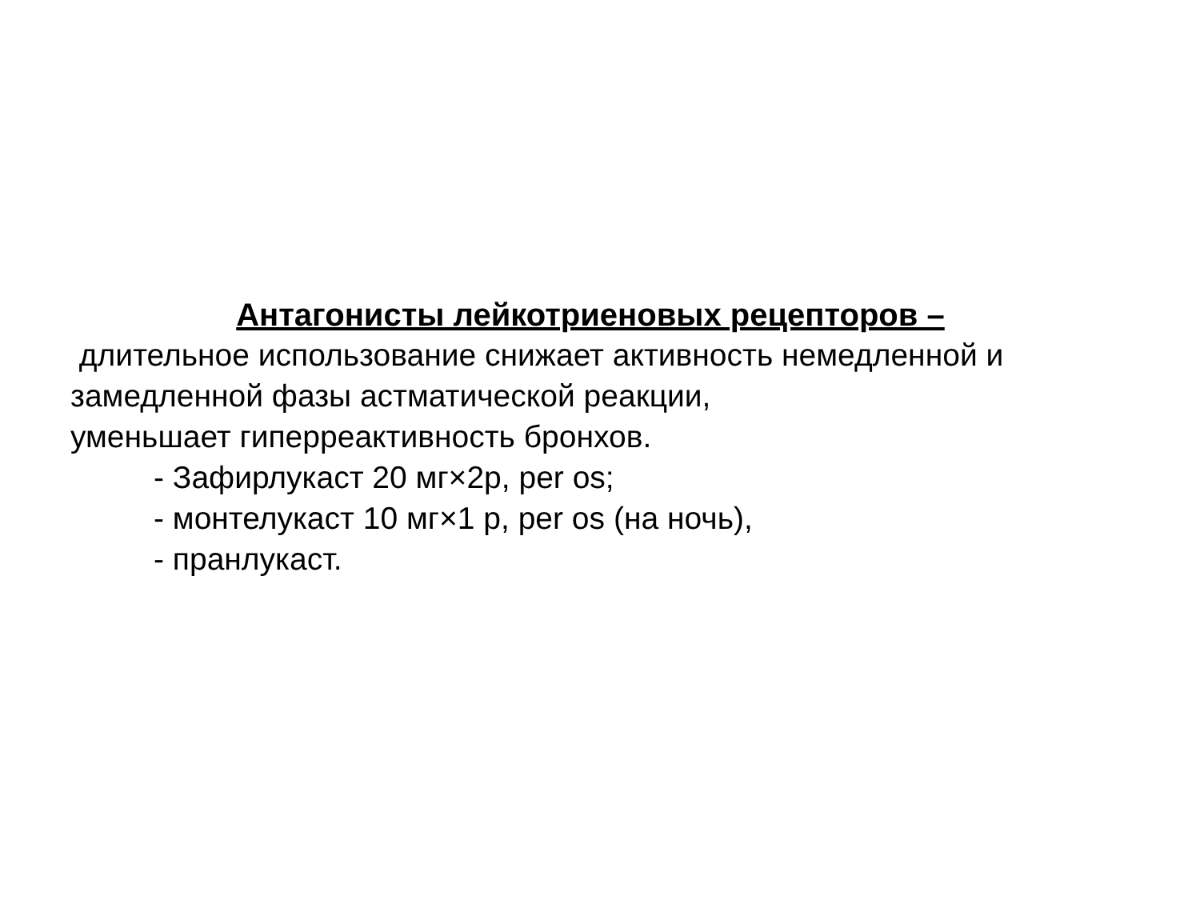Антагонисты лейкотриеновых рецепторов –
длительное использование снижает активность немедленной и замедленной фазы астматической реакции,
уменьшает гиперреактивность бронхов.
- Зафирлукаст 20 мг×2р, per os;
- монтелукаст 10 мг×1 р, per os (на ночь),
- пранлукаст.